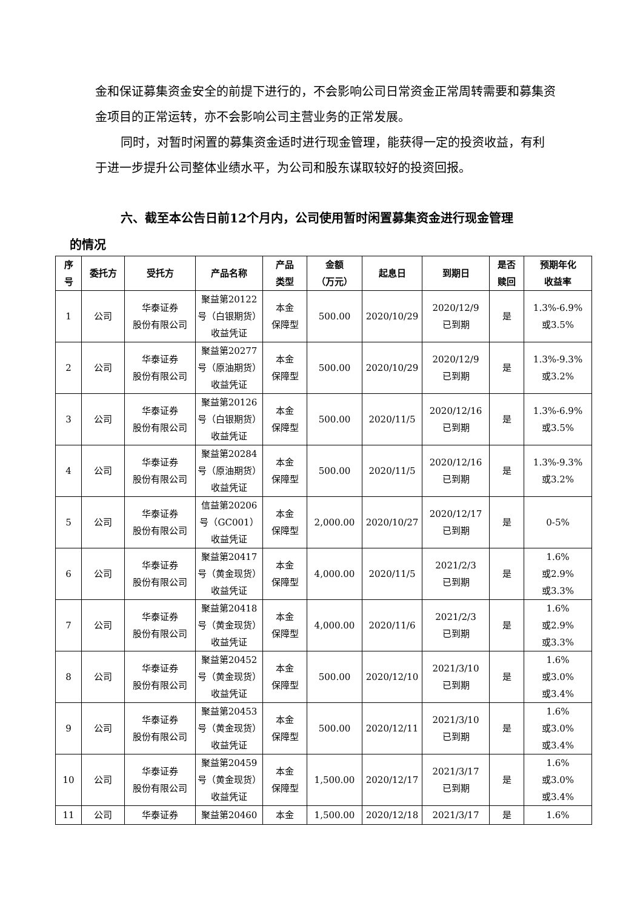金和保证募集资金安全的前提下进行的，不会影响公司日常资金正常周转需要和募集资金项目的正常运转，亦不会影响公司主营业务的正常发展。
同时，对暂时闲置的募集资金适时进行现金管理，能获得一定的投资收益，有利于进一步提升公司整体业绩水平，为公司和股东谋取较好的投资回报。
六、截至本公告日前12个月内，公司使用暂时闲置募集资金进行现金管理
的情况
| 序 号 | 委托方 | 受托方 | 产品名称 | 产品 类型 | 金额 （万元） | 起息日 | 到期日 | 是否 赎回 | 预期年化 收益率 |
| --- | --- | --- | --- | --- | --- | --- | --- | --- | --- |
| 1 | 公司 | 华泰证券 股份有限公司 | 聚益第20122号（白银期货）收益凭证 | 本金 保障型 | 500.00 | 2020/10/29 | 2020/12/9 已到期 | 是 | 1.3%-6.9% 或3.5% |
| 2 | 公司 | 华泰证券 股份有限公司 | 聚益第20277号（原油期货）收益凭证 | 本金 保障型 | 500.00 | 2020/10/29 | 2020/12/9 已到期 | 是 | 1.3%-9.3% 或3.2% |
| 3 | 公司 | 华泰证券 股份有限公司 | 聚益第20126号（白银期货）收益凭证 | 本金 保障型 | 500.00 | 2020/11/5 | 2020/12/16 已到期 | 是 | 1.3%-6.9% 或3.5% |
| 4 | 公司 | 华泰证券 股份有限公司 | 聚益第20284号（原油期货）收益凭证 | 本金 保障型 | 500.00 | 2020/11/5 | 2020/12/16 已到期 | 是 | 1.3%-9.3% 或3.2% |
| 5 | 公司 | 华泰证券 股份有限公司 | 信益第20206号（GC001）收益凭证 | 本金 保障型 | 2,000.00 | 2020/10/27 | 2020/12/17 已到期 | 是 | 0-5% |
| 6 | 公司 | 华泰证券 股份有限公司 | 聚益第20417号（黄金现货）收益凭证 | 本金 保障型 | 4,000.00 | 2020/11/5 | 2021/2/3 已到期 | 是 | 1.6% 或2.9% 或3.3% |
| 7 | 公司 | 华泰证券 股份有限公司 | 聚益第20418号（黄金现货）收益凭证 | 本金 保障型 | 4,000.00 | 2020/11/6 | 2021/2/3 已到期 | 是 | 1.6% 或2.9% 或3.3% |
| 8 | 公司 | 华泰证券 股份有限公司 | 聚益第20452号（黄金现货）收益凭证 | 本金 保障型 | 500.00 | 2020/12/10 | 2021/3/10 已到期 | 是 | 1.6% 或3.0% 或3.4% |
| 9 | 公司 | 华泰证券 股份有限公司 | 聚益第20453号（黄金现货）收益凭证 | 本金 保障型 | 500.00 | 2020/12/11 | 2021/3/10 已到期 | 是 | 1.6% 或3.0% 或3.4% |
| 10 | 公司 | 华泰证券 股份有限公司 | 聚益第20459号（黄金现货）收益凭证 | 本金 保障型 | 1,500.00 | 2020/12/17 | 2021/3/17 已到期 | 是 | 1.6% 或3.0% 或3.4% |
| 11 | 公司 | 华泰证券 | 聚益第20460 | 本金 | 1,500.00 | 2020/12/18 | 2021/3/17 | 是 | 1.6% |